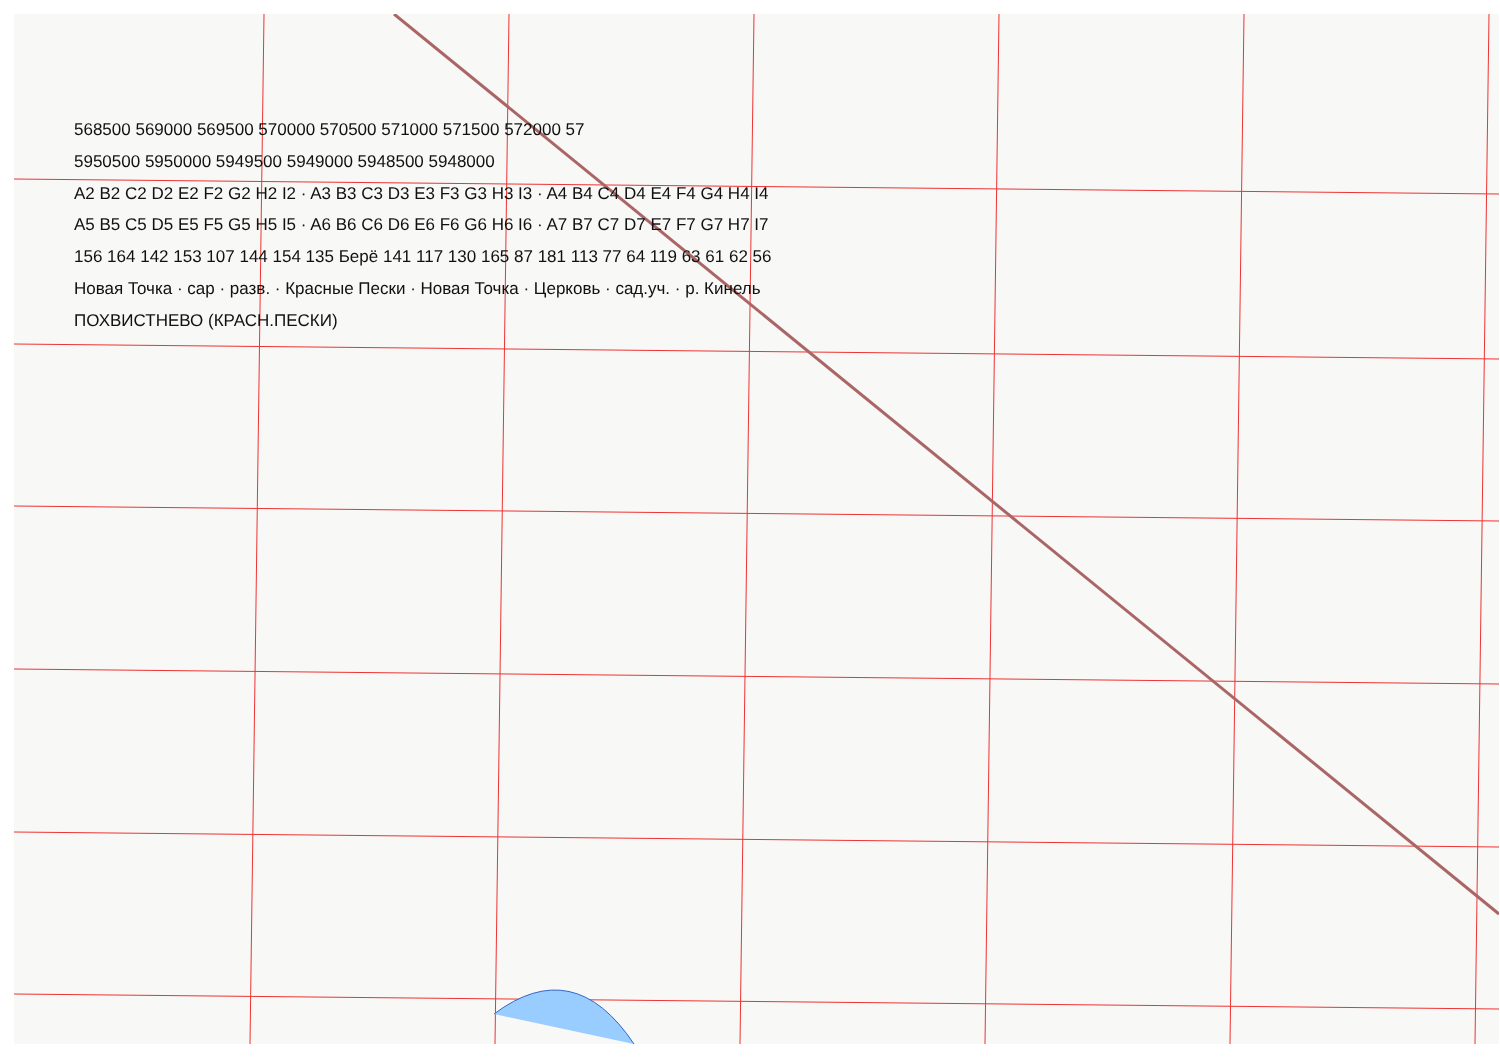568500 569000 569500 570000 570500 571000 571500 572000 57
5950500 5950000 5949500 5949000 5948500 5948000
A2 B2 C2 D2 E2 F2 G2 H2 I2 · A3 B3 C3 D3 E3 F3 G3 H3 I3 · A4 B4 C4 D4 E4 F4 G4 H4 I4
A5 B5 C5 D5 E5 F5 G5 H5 I5 · A6 B6 C6 D6 E6 F6 G6 H6 I6 · A7 B7 C7 D7 E7 F7 G7 H7 I7
156 164 142 153 107 144 154 135 Берё 141 117 130 165 87 181 113 77 64 119 63 61 62 56
Новая Точка · сар · разв. · Красные Пески · Новая Точка · Церковь · сад.уч. · р. Кинель
ПОХВИСТНЕВО (КРАСН.ПЕСКИ)